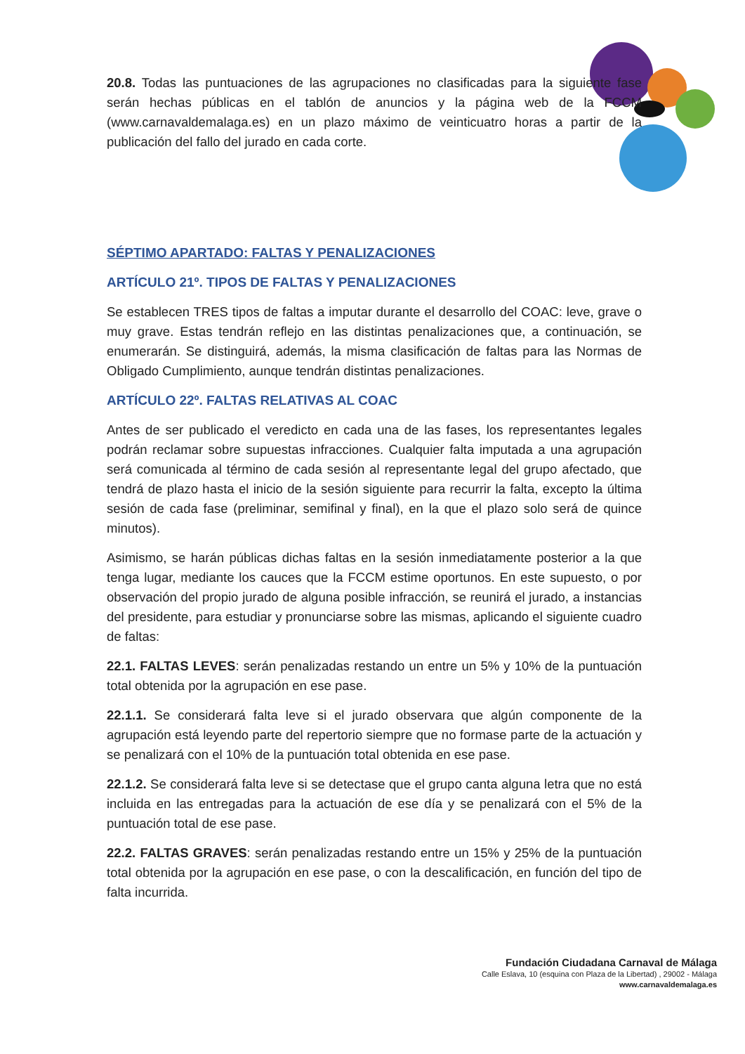20.8. Todas las puntuaciones de las agrupaciones no clasificadas para la siguiente fase serán hechas públicas en el tablón de anuncios y la página web de la FCCM (www.carnavaldemalaga.es) en un plazo máximo de veinticuatro horas a partir de la publicación del fallo del jurado en cada corte.
SÉPTIMO APARTADO: FALTAS Y PENALIZACIONES
ARTÍCULO 21º. TIPOS DE FALTAS Y PENALIZACIONES
Se establecen TRES tipos de faltas a imputar durante el desarrollo del COAC: leve, grave o muy grave. Estas tendrán reflejo en las distintas penalizaciones que, a continuación, se enumerarán. Se distinguirá, además, la misma clasificación de faltas para las Normas de Obligado Cumplimiento, aunque tendrán distintas penalizaciones.
ARTÍCULO 22º. FALTAS RELATIVAS AL COAC
Antes de ser publicado el veredicto en cada una de las fases, los representantes legales podrán reclamar sobre supuestas infracciones. Cualquier falta imputada a una agrupación será comunicada al término de cada sesión al representante legal del grupo afectado, que tendrá de plazo hasta el inicio de la sesión siguiente para recurrir la falta, excepto la última sesión de cada fase (preliminar, semifinal y final), en la que el plazo solo será de quince minutos).
Asimismo, se harán públicas dichas faltas en la sesión inmediatamente posterior a la que tenga lugar, mediante los cauces que la FCCM estime oportunos. En este supuesto, o por observación del propio jurado de alguna posible infracción, se reunirá el jurado, a instancias del presidente, para estudiar y pronunciarse sobre las mismas, aplicando el siguiente cuadro de faltas:
22.1. FALTAS LEVES: serán penalizadas restando un entre un 5% y 10% de la puntuación total obtenida por la agrupación en ese pase.
22.1.1. Se considerará falta leve si el jurado observara que algún componente de la agrupación está leyendo parte del repertorio siempre que no formase parte de la actuación y se penalizará con el 10% de la puntuación total obtenida en ese pase.
22.1.2. Se considerará falta leve si se detectase que el grupo canta alguna letra que no está incluida en las entregadas para la actuación de ese día y se penalizará con el 5% de la puntuación total de ese pase.
22.2. FALTAS GRAVES: serán penalizadas restando entre un 15% y 25% de la puntuación total obtenida por la agrupación en ese pase, o con la descalificación, en función del tipo de falta incurrida.
Fundación Ciudadana Carnaval de Málaga
Calle Eslava, 10 (esquina con Plaza de la Libertad) , 29002 - Málaga
www.carnavaldemalaga.es